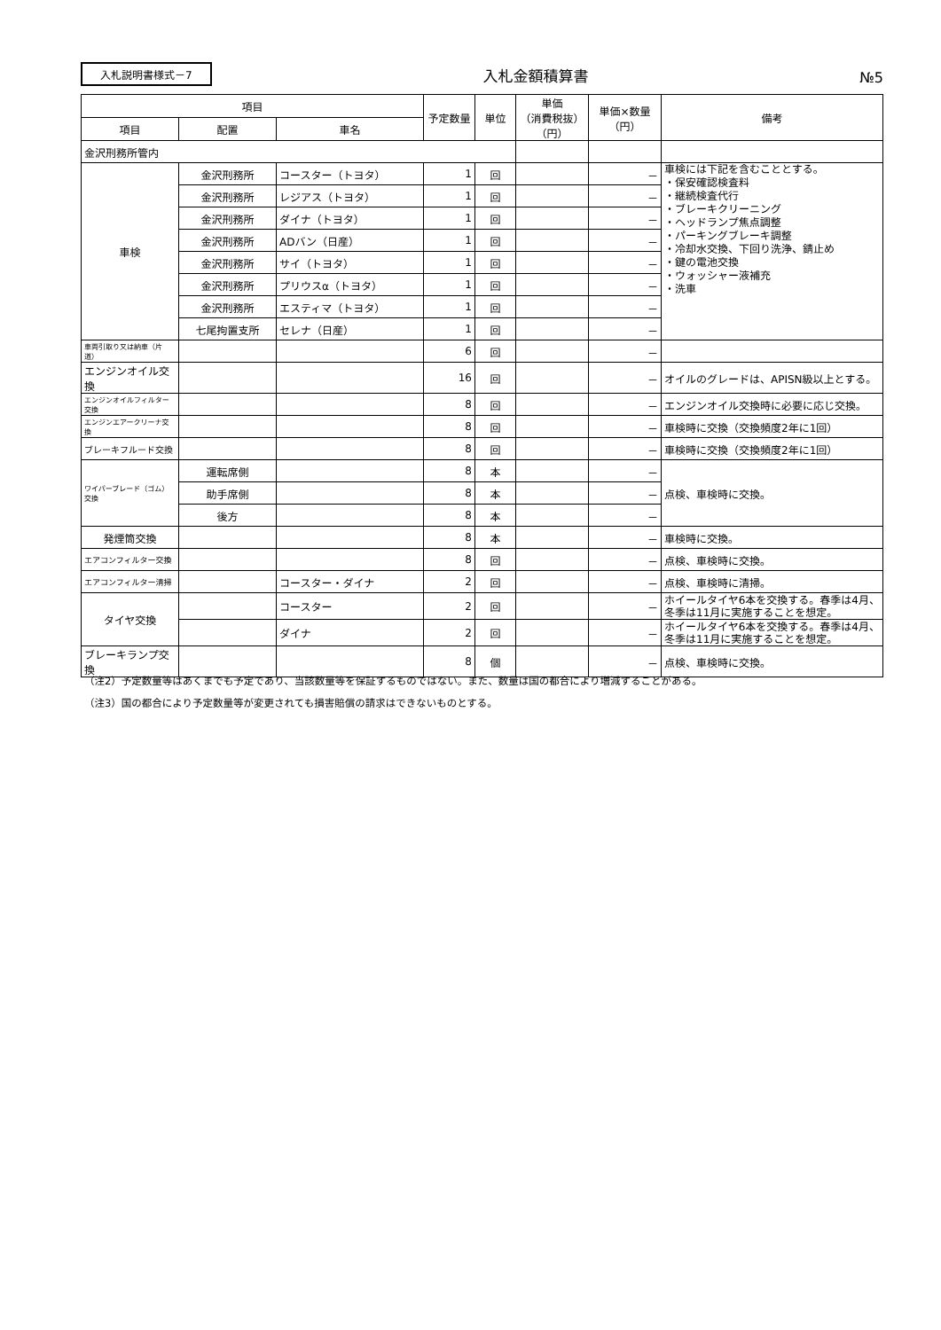入札説明書様式－7 入札金額積算書 №5
| 項目 | | | 予定数量 | 単位 | 単価 （消費税抜） （円） | 単価×数量 （円） | 備考 |
| --- | --- | --- | --- | --- | --- | --- | --- |
| 項目 | 配置 | 車名 | | | | | |
| 金沢刑務所管内 | | | | | | | |
| 車検 | 金沢刑務所 | コースター（トヨタ） | 1 | 回 | | － | 車検には下記を含むこととする。 ・保安確認検査料 ・継続検査代行 ・ブレーキクリーニング ・ヘッドランプ焦点調整 ・パーキングブレーキ調整 ・冷却水交換、下回り洗浄、錆止め ・鍵の電池交換 ・ウォッシャー液補充 ・洗車 |
| | 金沢刑務所 | レジアス（トヨタ） | 1 | 回 | | － | |
| | 金沢刑務所 | ダイナ（トヨタ） | 1 | 回 | | － | |
| | 金沢刑務所 | ADバン（日産） | 1 | 回 | | － | |
| | 金沢刑務所 | サイ（トヨタ） | 1 | 回 | | － | |
| | 金沢刑務所 | プリウスα（トヨタ） | 1 | 回 | | － | |
| | 金沢刑務所 | エスティマ（トヨタ） | 1 | 回 | | － | |
| | 七尾拘置支所 | セレナ（日産） | 1 | 回 | | － | |
| 車両引取り又は納車（片道） | | | 6 | 回 | | － | |
| エンジンオイル交換 | | | 16 | 回 | | － | オイルのグレードは、APISN級以上とする。 |
| エンジンオイルフィルター交換 | | | 8 | 回 | | － | エンジンオイル交換時に必要に応じ交換。 |
| エンジンエアークリーナ交換 | | | 8 | 回 | | － | 車検時に交換（交換頻度2年に1回） |
| ブレーキフルード交換 | | | 8 | 回 | | － | 車検時に交換（交換頻度2年に1回） |
| ワイパーブレード（ゴム）交換 | 運転席側 | | 8 | 本 | | － | 点検、車検時に交換。 |
| | 助手席側 | | 8 | 本 | | － | |
| | 後方 | | 8 | 本 | | － | |
| 発煙筒交換 | | | 8 | 本 | | － | 車検時に交換。 |
| エアコンフィルター交換 | | | 8 | 回 | | － | 点検、車検時に交換。 |
| エアコンフィルター清掃 | | コースター・ダイナ | 2 | 回 | | － | 点検、車検時に清掃。 |
| タイヤ交換 | | コースター | 2 | 回 | | － | ホイールタイヤ6本を交換する。春季は4月、冬季は11月に実施することを想定。 |
| | | ダイナ | 2 | 回 | | － | ホイールタイヤ6本を交換する。春季は4月、冬季は11月に実施することを想定。 |
| ブレーキランプ交換 | | | 8 | 個 | | － | 点検、車検時に交換。 |
（注2）予定数量等はあくまでも予定であり、当該数量等を保証するものではない。また、数量は国の都合により増減することがある。
（注3）国の都合により予定数量等が変更されても損害賠償の請求はできないものとする。